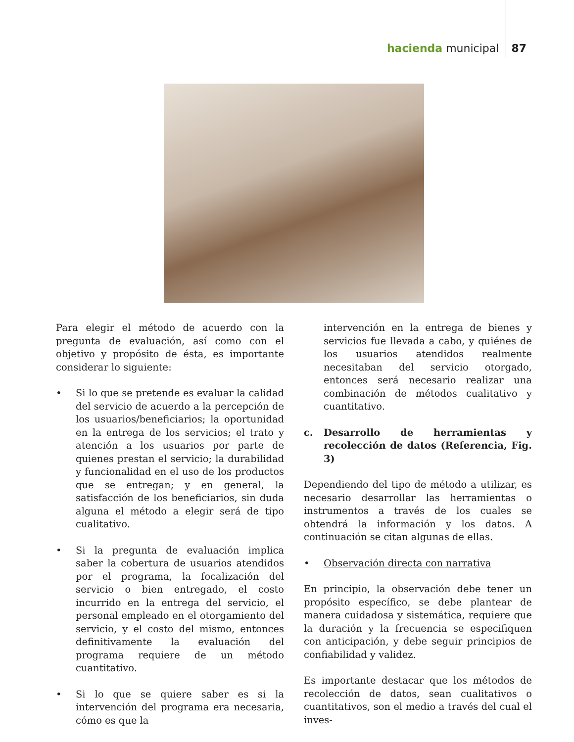hacienda municipal 87
Para elegir el método de acuerdo con la pregunta de evaluación, así como con el objetivo y propósito de ésta, es importante considerar lo siguiente:
• Si lo que se pretende es evaluar la calidad del servicio de acuerdo a la percepción de los usuarios/beneficiarios; la oportunidad en la entrega de los servicios; el trato y atención a los usuarios por parte de quienes prestan el servicio; la durabilidad y funcionalidad en el uso de los productos que se entregan; y en general, la satisfacción de los beneficiarios, sin duda alguna el método a elegir será de tipo cualitativo.
• Si la pregunta de evaluación implica saber la cobertura de usuarios atendidos por el programa, la focalización del servicio o bien entregado, el costo incurrido en la entrega del servicio, el personal empleado en el otorgamiento del servicio, y el costo del mismo, entonces definitivamente la evaluación del programa requiere de un método cuantitativo.
• Si lo que se quiere saber es si la intervención del programa era necesaria, cómo es que la
intervención en la entrega de bienes y servicios fue llevada a cabo, y quiénes de los usuarios atendidos realmente necesitaban del servicio otorgado, entonces será necesario realizar una combinación de métodos cualitativo y cuantitativo.
c. Desarrollo de herramientas y recolección de datos (Referencia, Fig. 3)
Dependiendo del tipo de método a utilizar, es necesario desarrollar las herramientas o instrumentos a través de los cuales se obtendrá la información y los datos. A continuación se citan algunas de ellas.
• Observación directa con narrativa
En principio, la observación debe tener un propósito específico, se debe plantear de manera cuidadosa y sistemática, requiere que la duración y la frecuencia se especifiquen con anticipación, y debe seguir principios de confiabilidad y validez.
Es importante destacar que los métodos de recolección de datos, sean cualitativos o cuantitativos, son el medio a través del cual el inves-